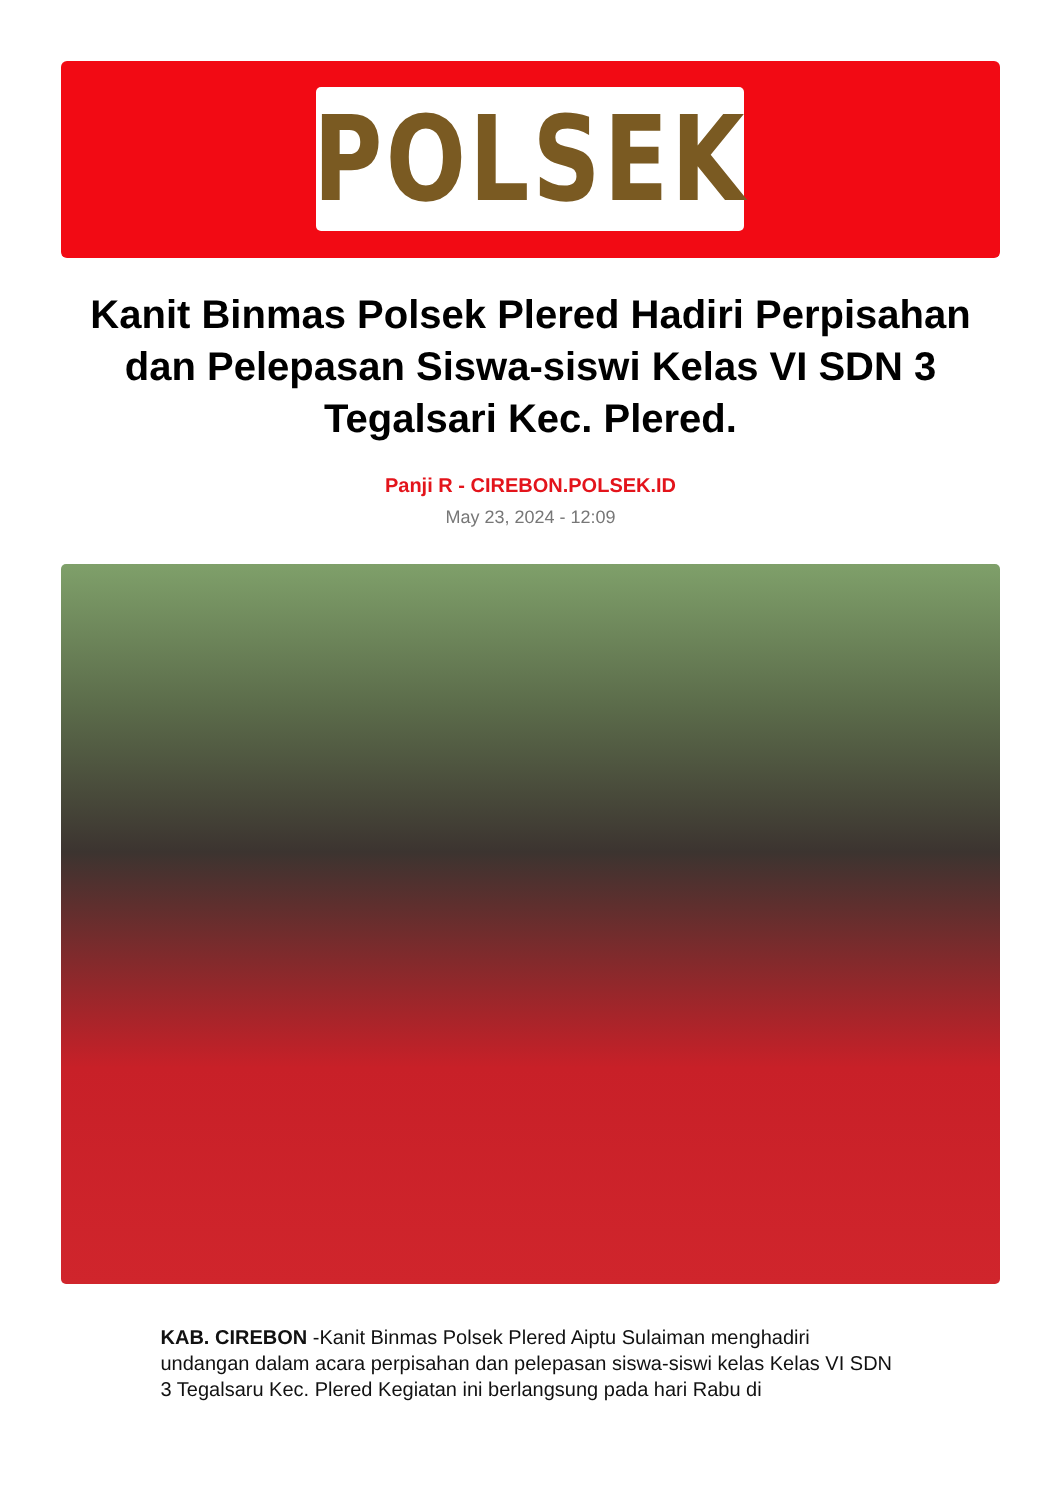POLSEK
Kanit Binmas Polsek Plered Hadiri Perpisahan dan Pelepasan Siswa-siswi Kelas VI SDN 3 Tegalsari Kec. Plered.
Panji R - CIREBON.POLSEK.ID
May 23, 2024 - 12:09
KAB. CIREBON -Kanit Binmas Polsek Plered Aiptu Sulaiman menghadiri undangan dalam acara perpisahan dan pelepasan siswa-siswi kelas Kelas VI SDN 3 Tegalsaru Kec. Plered Kegiatan ini berlangsung pada hari Rabu di